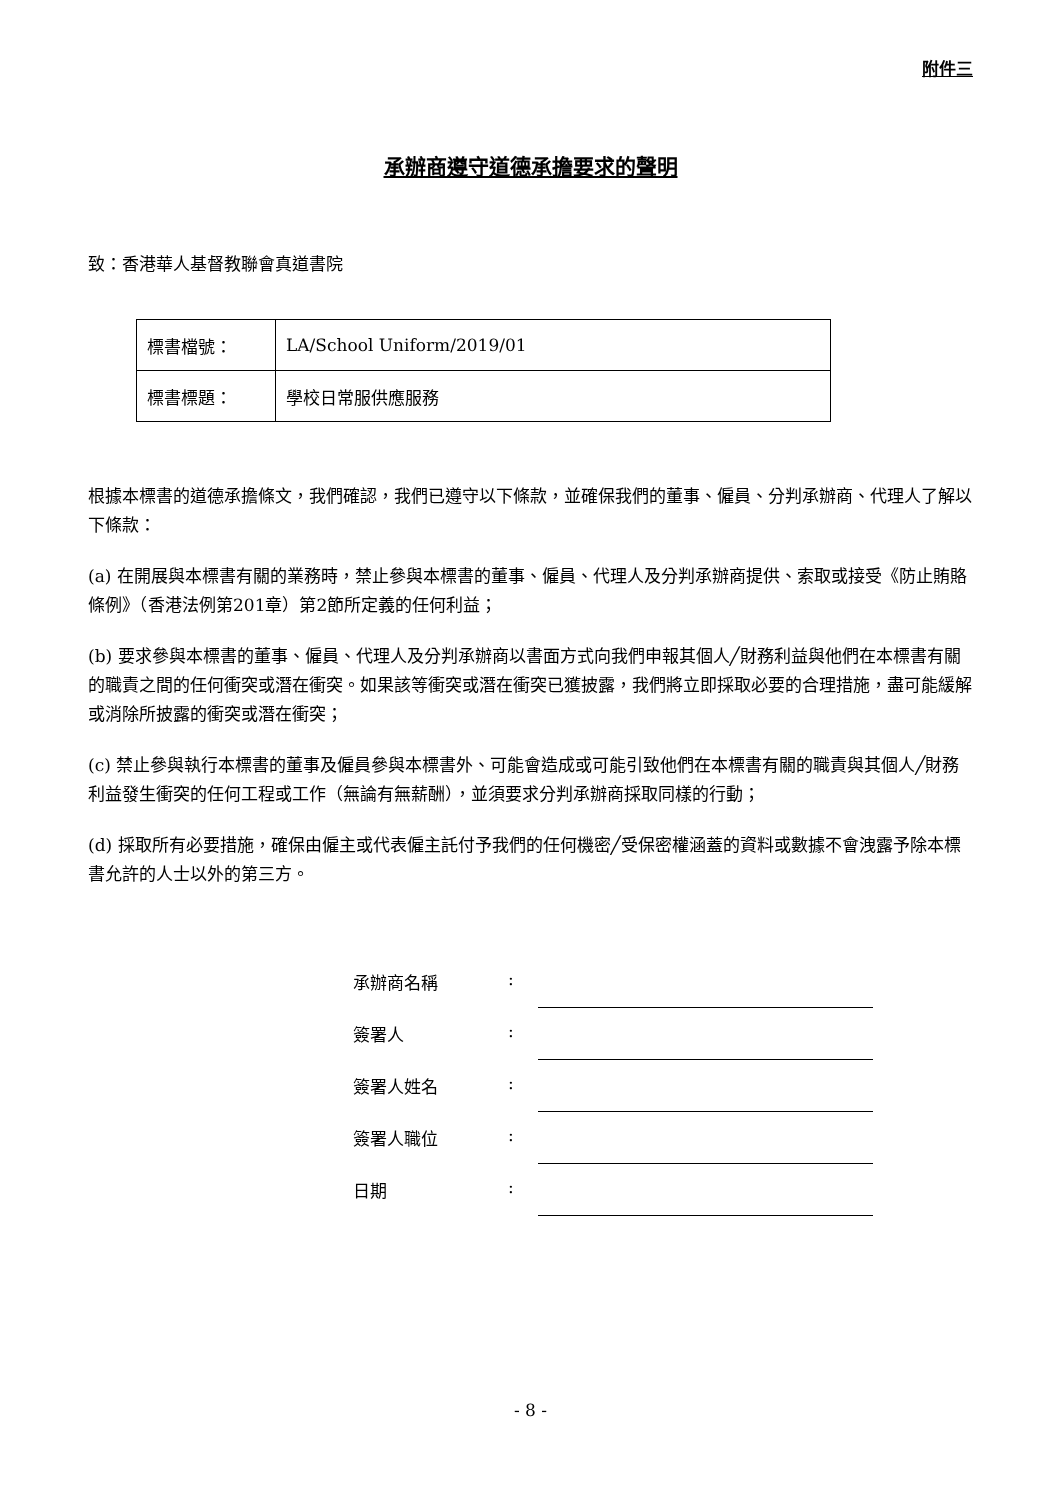附件三
承辦商遵守道德承擔要求的聲明
致：香港華人基督教聯會真道書院
| 標書檔號： | LA/School Uniform/2019/01 |
| 標書標題： | 學校日常服供應服務 |
根據本標書的道德承擔條文，我們確認，我們已遵守以下條款，並確保我們的董事、僱員、分判承辦商、代理人了解以下條款：
(a) 在開展與本標書有關的業務時，禁止參與本標書的董事、僱員、代理人及分判承辦商提供、索取或接受《防止賄賂條例》（香港法例第201章）第2節所定義的任何利益；
(b) 要求參與本標書的董事、僱員、代理人及分判承辦商以書面方式向我們申報其個人╱財務利益與他們在本標書有關的職責之間的任何衝突或潛在衝突。如果該等衝突或潛在衝突已獲披露，我們將立即採取必要的合理措施，盡可能緩解或消除所披露的衝突或潛在衝突；
(c) 禁止參與執行本標書的董事及僱員參與本標書外、可能會造成或可能引致他們在本標書有關的職責與其個人╱財務利益發生衝突的任何工程或工作（無論有無薪酬），並須要求分判承辦商採取同樣的行動；
(d) 採取所有必要措施，確保由僱主或代表僱主託付予我們的任何機密╱受保密權涵蓋的資料或數據不會洩露予除本標書允許的人士以外的第三方。
| 承辦商名稱 | : | |
| 簽署人 | : | |
| 簽署人姓名 | : | |
| 簽署人職位 | : | |
| 日期 | : | |
- 8 -